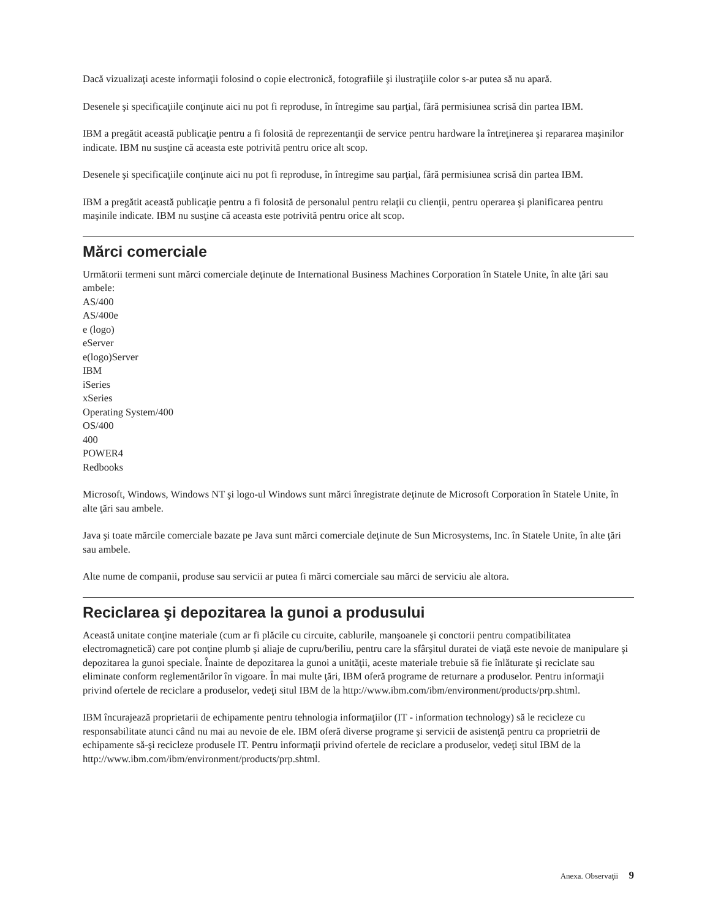Dacă vizualizaţi aceste informaţii folosind o copie electronică, fotografiile şi ilustraţiile color s-ar putea să nu apară.
Desenele şi specificaţiile conţinute aici nu pot fi reproduse, în întregime sau parţial, fără permisiunea scrisă din partea IBM.
IBM a pregătit această publicaţie pentru a fi folosită de reprezentanţii de service pentru hardware la întreţinerea şi repararea maşinilor indicate. IBM nu susţine că aceasta este potrivită pentru orice alt scop.
Desenele şi specificaţiile conţinute aici nu pot fi reproduse, în întregime sau parţial, fără permisiunea scrisă din partea IBM.
IBM a pregătit această publicaţie pentru a fi folosită de personalul pentru relaţii cu clienţii, pentru operarea şi planificarea pentru maşinile indicate. IBM nu susţine că aceasta este potrivită pentru orice alt scop.
Mărci comerciale
Următorii termeni sunt mărci comerciale deţinute de International Business Machines Corporation în Statele Unite, în alte ţări sau ambele:
AS/400
AS/400e
e (logo)
eServer
e(logo)Server
IBM
iSeries
xSeries
Operating System/400
OS/400
400
POWER4
Redbooks
Microsoft, Windows, Windows NT şi logo-ul Windows sunt mărci înregistrate deţinute de Microsoft Corporation în Statele Unite, în alte ţări sau ambele.
Java şi toate mărcile comerciale bazate pe Java sunt mărci comerciale deţinute de Sun Microsystems, Inc. în Statele Unite, în alte ţări sau ambele.
Alte nume de companii, produse sau servicii ar putea fi mărci comerciale sau mărci de serviciu ale altora.
Reciclarea şi depozitarea la gunoi a produsului
Această unitate conţine materiale (cum ar fi plăcile cu circuite, cablurile, manşoanele şi conctorii pentru compatibilitatea electromagnetică) care pot conţine plumb şi aliaje de cupru/beriliu, pentru care la sfârşitul duratei de viaţă este nevoie de manipulare şi depozitarea la gunoi speciale. Înainte de depozitarea la gunoi a unităţii, aceste materiale trebuie să fie înlăturate şi reciclate sau eliminate conform reglementărilor în vigoare. În mai multe ţări, IBM oferă programe de returnare a produselor. Pentru informaţii privind ofertele de reciclare a produselor, vedeţi situl IBM de la http://www.ibm.com/ibm/environment/products/prp.shtml.
IBM încurajează proprietarii de echipamente pentru tehnologia informaţiilor (IT - information technology) să le recicleze cu responsabilitate atunci când nu mai au nevoie de ele. IBM oferă diverse programe şi servicii de asistenţă pentru ca proprietrii de echipamente să-şi recicleze produsele IT. Pentru informaţii privind ofertele de reciclare a produselor, vedeţi situl IBM de la http://www.ibm.com/ibm/environment/products/prp.shtml.
Anexa. Observaţii 9